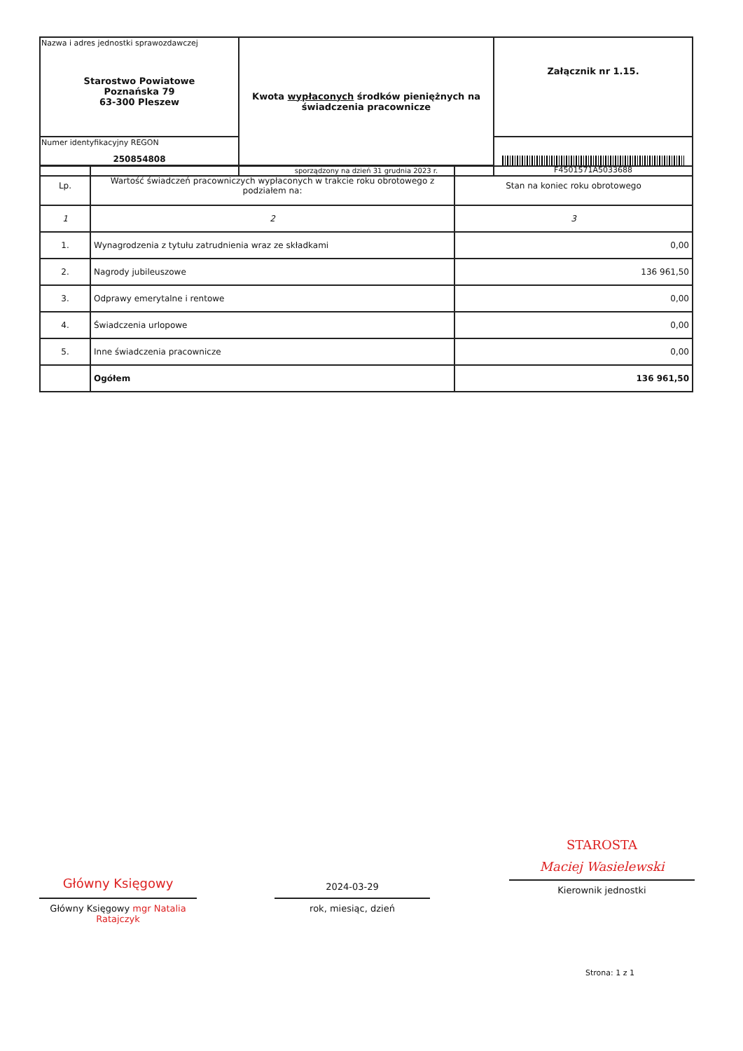| Nazwa i adres jednostki sprawozdawczej Starostwo Powiatowe Poznańska 79 63-300 Pleszew | Kwota wypłaconych środków pieniężnych na świadczenia pracownicze | Załącznik nr 1.15. |
| Numer identyfikacyjny REGON 250854808 | | F4501571A5033688 |
| | sporządzony na dzień 31 grudnia 2023 r. | |
| Lp. | Wartość świadczeń pracowniczych wypłaconych w trakcie roku obrotowego z podziałem na: | Stan na koniec roku obrotowego |
| --- | --- | --- |
| 1 | 2 | 3 |
| 1. | Wynagrodzenia z tytułu zatrudnienia wraz ze składkami | 0,00 |
| 2. | Nagrody jubileuszowe | 136 961,50 |
| 3. | Odprawy emerytalne i rentowe | 0,00 |
| 4. | Świadczenia urlopowe | 0,00 |
| 5. | Inne świadczenia pracownicze | 0,00 |
| | Ogółem | 136 961,50 |
Główny Księgowy
Główny Księgowy mgr Natalia Ratajczyk
2024-03-29
rok, miesiąc, dzień
STAROSTA
Maciej Wasielewski
Kierownik jednostki
Strona: 1 z 1